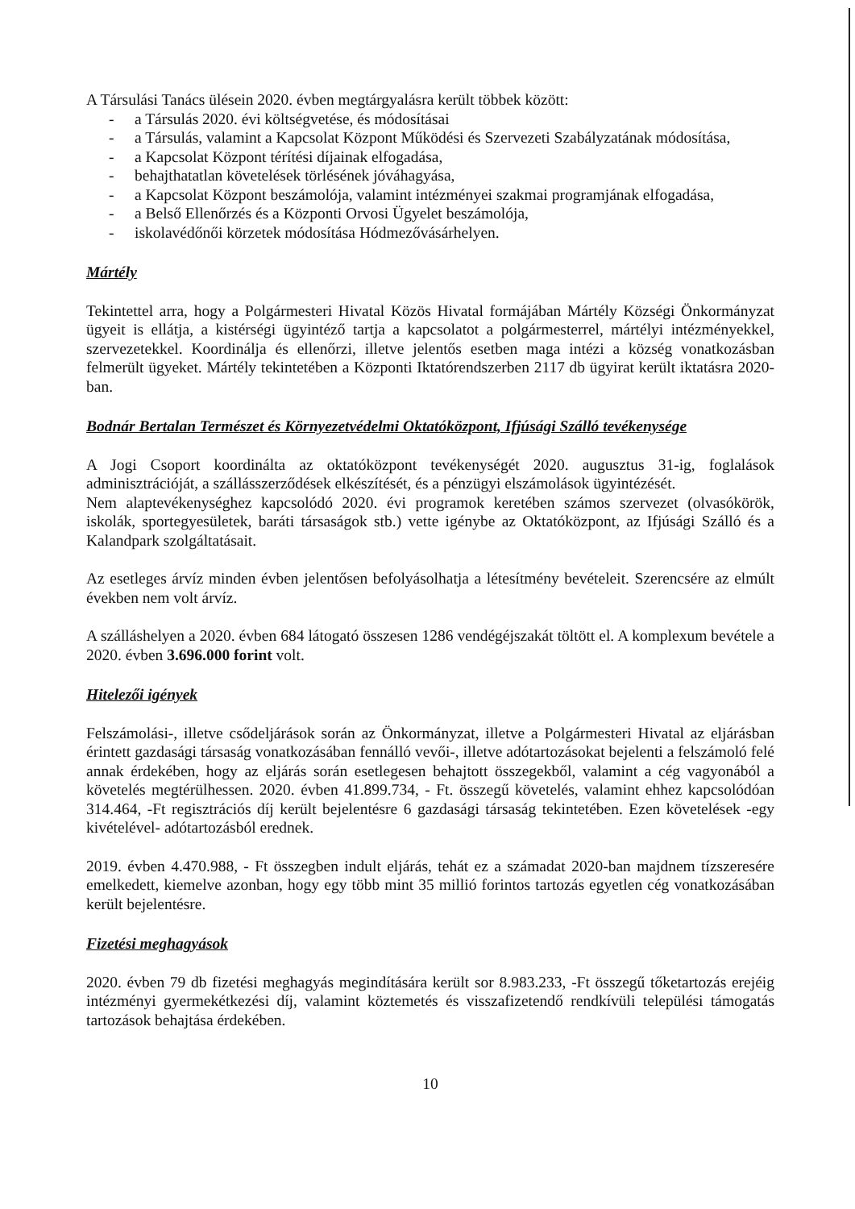A Társulási Tanács ülésein 2020. évben megtárgyalásra került többek között:
- a Társulás 2020. évi költségvetése, és módosításai
- a Társulás, valamint a Kapcsolat Központ Működési és Szervezeti Szabályzatának módosítása,
- a Kapcsolat Központ térítési díjainak elfogadása,
- behajthatatlan követelések törlésének jóváhagyása,
- a Kapcsolat Központ beszámolója, valamint intézményei szakmai programjának elfogadása,
- a Belső Ellenőrzés és a Központi Orvosi Ügyelet beszámolója,
- iskolavédőnői körzetek módosítása Hódmezővásárhelyen.
Mártély
Tekintettel arra, hogy a Polgármesteri Hivatal Közös Hivatal formájában Mártély Községi Önkormányzat ügyeit is ellátja, a kistérségi ügyintéző tartja a kapcsolatot a polgármesterrel, mártélyi intézményekkel, szervezetekkel. Koordinálja és ellenőrzi, illetve jelentős esetben maga intézi a község vonatkozásban felmerült ügyeket. Mártély tekintetében a Központi Iktatórendszerben 2117 db ügyirat került iktatásra 2020-ban.
Bodnár Bertalan Természet és Környezetvédelmi Oktatóközpont, Ifjúsági Szálló tevékenysége
A Jogi Csoport koordinálta az oktatóközpont tevékenységét 2020. augusztus 31-ig, foglalások adminisztrációját, a szállásszerződések elkészítését, és a pénzügyi elszámolások ügyintézését.
Nem alaptevékenységhez kapcsolódó 2020. évi programok keretében számos szervezet (olvasókörök, iskolák, sportegyesületek, baráti társaságok stb.) vette igénybe az Oktatóközpont, az Ifjúsági Szálló és a Kalandpark szolgáltatásait.
Az esetleges árvíz minden évben jelentősen befolyásolhatja a létesítmény bevételeit. Szerencsére az elmúlt években nem volt árvíz.
A szálláshelyen a 2020. évben 684 látogató összesen 1286 vendégéjszakát töltött el. A komplexum bevétele a 2020. évben 3.696.000 forint volt.
Hitelezői igények
Felszámolási-, illetve csődeljárások során az Önkormányzat, illetve a Polgármesteri Hivatal az eljárásban érintett gazdasági társaság vonatkozásában fennálló vevői-, illetve adótartozásokat bejelenti a felszámoló felé annak érdekében, hogy az eljárás során esetlegesen behajtott összegekből, valamint a cég vagyonából a követelés megtérülhessen. 2020. évben 41.899.734, - Ft. összegű követelés, valamint ehhez kapcsolódóan 314.464, -Ft regisztrációs díj került bejelentésre 6 gazdasági társaság tekintetében. Ezen követelések -egy kivételével- adótartozásból erednek.
2019. évben 4.470.988, - Ft összegben indult eljárás, tehát ez a számadat 2020-ban majdnem tízszeresére emelkedett, kiemelve azonban, hogy egy több mint 35 millió forintos tartozás egyetlen cég vonatkozásában került bejelentésre.
Fizetési meghagyások
2020. évben 79 db fizetési meghagyás megindítására került sor 8.983.233, -Ft összegű tőketartozás erejéig intézményi gyermekétkezési díj, valamint köztemetés és visszafizetendő rendkívüli települési támogatás tartozások behajtása érdekében.
10